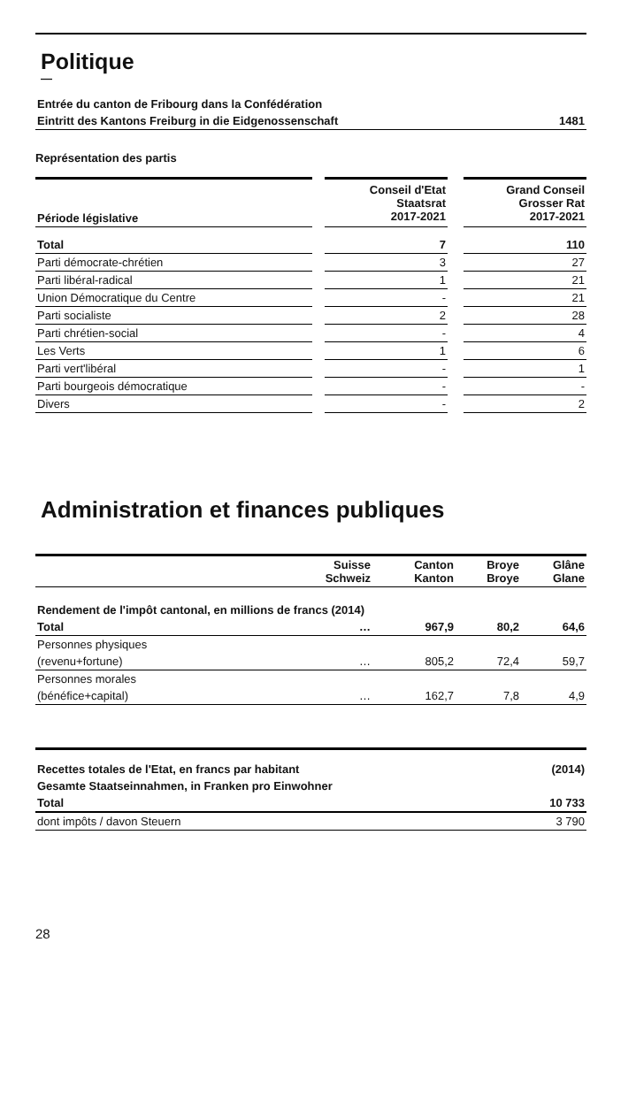Politique
—
| Entrée du canton de Fribourg dans la Confédération | |
| Eintritt des Kantons Freiburg in die Eidgenossenschaft | 1481 |
Représentation des partis
| Période législative | | Conseil d'Etat Staatsrat 2017-2021 | | Grand Conseil Grosser Rat 2017-2021 |
| Total | | 7 | | 110 |
| Parti démocrate-chrétien | | 3 | | 27 |
| Parti libéral-radical | | 1 | | 21 |
| Union Démocratique du Centre | | - | | 21 |
| Parti socialiste | | 2 | | 28 |
| Parti chrétien-social | | - | | 4 |
| Les Verts | | 1 | | 6 |
| Parti vert'libéral | | - | | 1 |
| Parti bourgeois démocratique | | - | | - |
| Divers | | - | | 2 |
Administration et finances publiques
| | Suisse Schweiz | Canton Kanton | Broye Broye | Glâne Glane |
| Rendement de l'impôt cantonal, en millions de francs (2014) | | | | |
| Total | … | 967,9 | 80,2 | 64,6 |
| Personnes physiques | | | | |
| (revenu+fortune) | … | 805,2 | 72,4 | 59,7 |
| Personnes morales | | | | |
| (bénéfice+capital) | … | 162,7 | 7,8 | 4,9 |
| Recettes totales de l'Etat, en francs par habitant | (2014) |
| Gesamte Staatseinnahmen, in Franken pro Einwohner | |
| Total | 10 733 |
| dont impôts / davon Steuern | 3 790 |
28